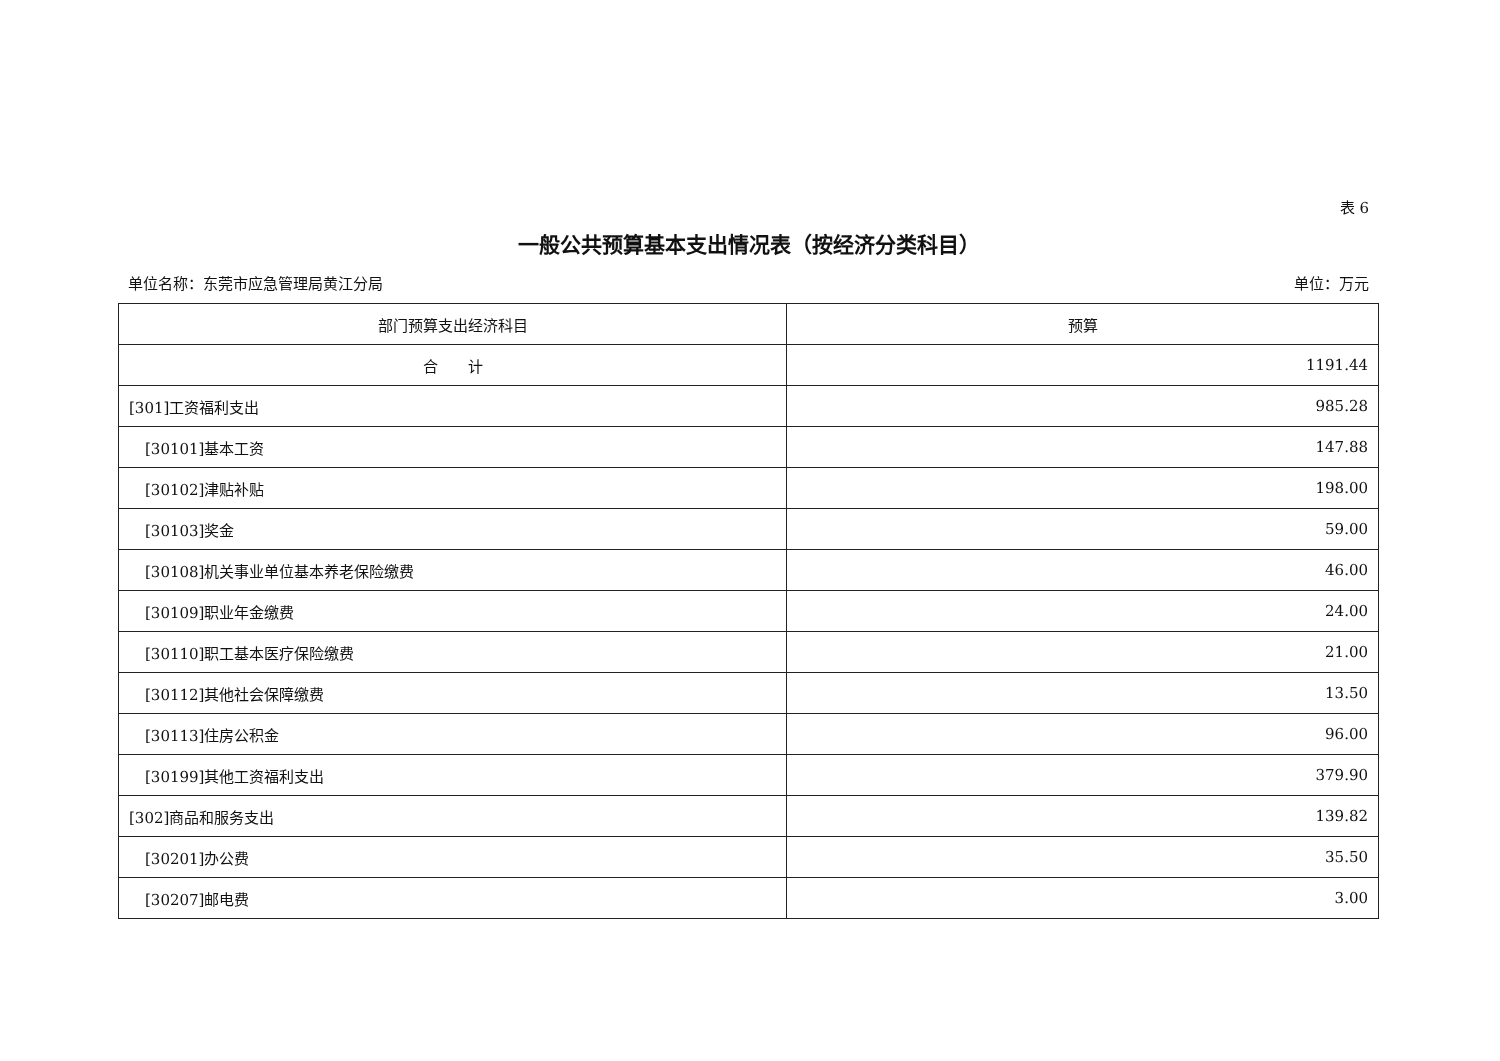表 6
一般公共预算基本支出情况表（按经济分类科目）
单位名称：东莞市应急管理局黄江分局 单位：万元
| 部门预算支出经济科目 | 预算 |
| --- | --- |
| 合 计 | 1191.44 |
| [301]工资福利支出 | 985.28 |
| [30101]基本工资 | 147.88 |
| [30102]津贴补贴 | 198.00 |
| [30103]奖金 | 59.00 |
| [30108]机关事业单位基本养老保险缴费 | 46.00 |
| [30109]职业年金缴费 | 24.00 |
| [30110]职工基本医疗保险缴费 | 21.00 |
| [30112]其他社会保障缴费 | 13.50 |
| [30113]住房公积金 | 96.00 |
| [30199]其他工资福利支出 | 379.90 |
| [302]商品和服务支出 | 139.82 |
| [30201]办公费 | 35.50 |
| [30207]邮电费 | 3.00 |